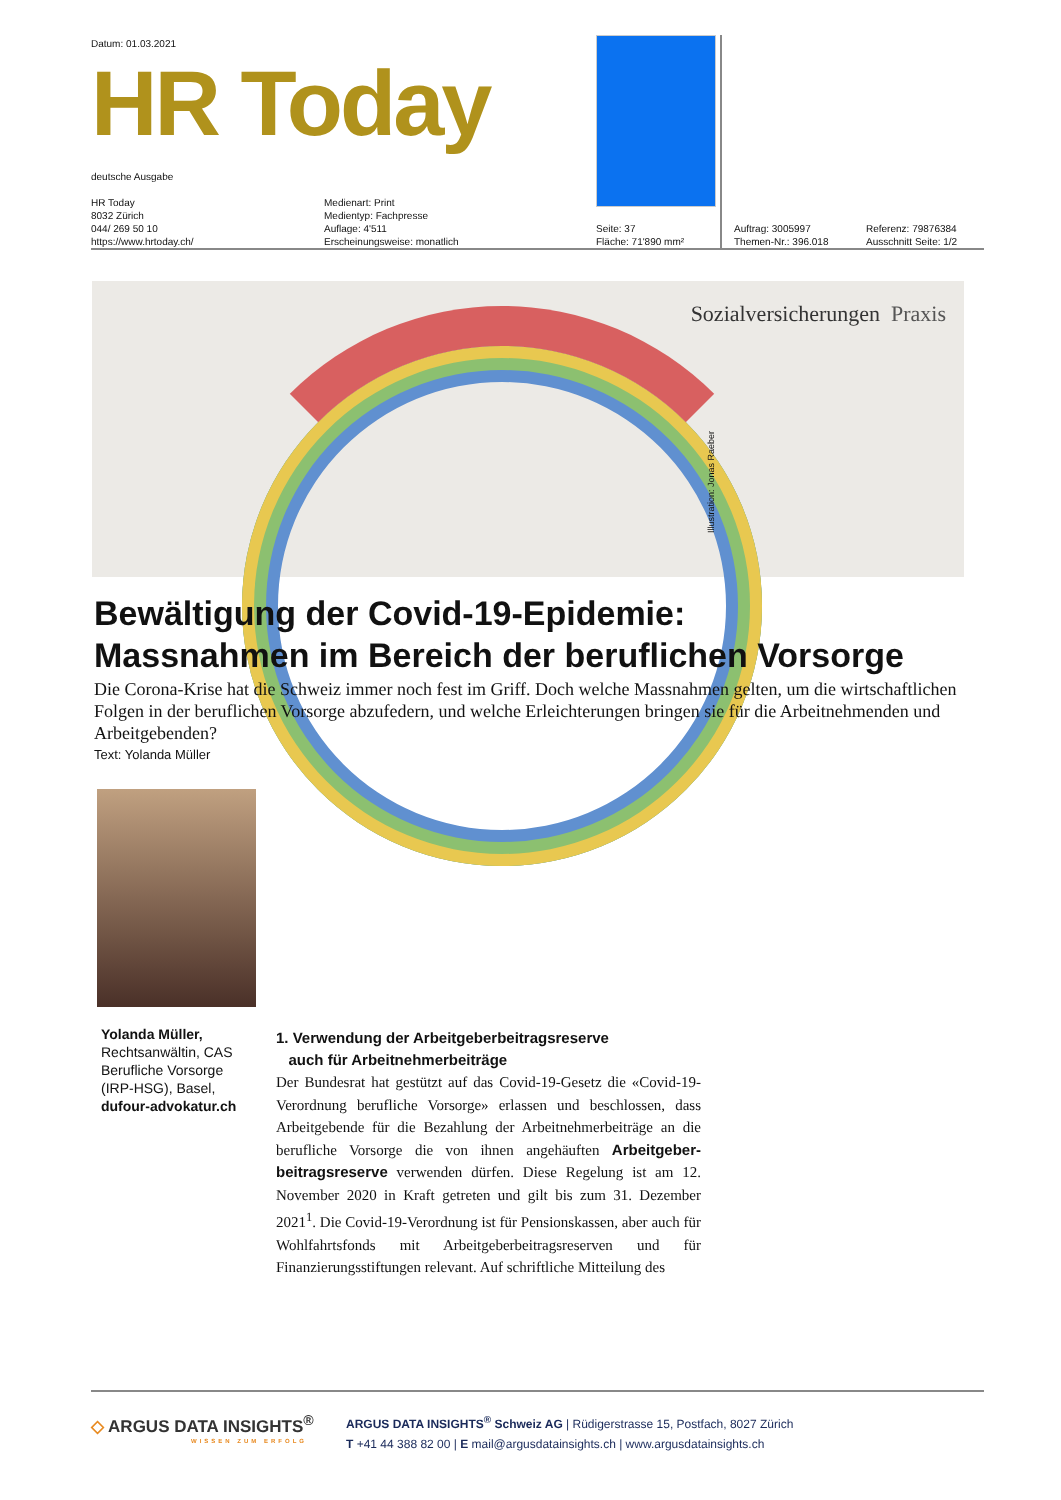Datum: 01.03.2021
HR Today
deutsche Ausgabe
HR Today
8032 Zürich
044/ 269 50 10
https://www.hrtoday.ch/
Medienart: Print
Medientyp: Fachpresse
Auflage: 4'511
Erscheinungsweise: monatlich
Seite: 37
Fläche: 71'890 mm²
Auftrag: 3005997
Themen-Nr.: 396.018
Referenz: 79876384
Ausschnitt Seite: 1/2
Sozialversicherungen Praxis
Illustration: Jonas Raeber
Bewältigung der Covid-19-Epidemie:
Massnahmen im Bereich der beruflichen Vorsorge
Die Corona-Krise hat die Schweiz immer noch fest im Griff. Doch welche Massnahmen gelten, um die wirtschaftlichen Folgen in der beruflichen Vorsorge abzufedern, und welche Erleichterungen bringen sie für die Arbeitnehmenden und Arbeitgebenden?
Text: Yolanda Müller
Yolanda Müller, Rechtsanwältin, CAS Berufliche Vorsorge (IRP-HSG), Basel, dufour-advokatur.ch
1. Verwendung der Arbeitgeberbeitragsreserve
auch für Arbeitnehmerbeiträge
Der Bundesrat hat gestützt auf das Covid-19-Gesetz die «Covid-19-Verordnung berufliche Vorsorge» erlassen und beschlossen, dass Arbeitgebende für die Bezahlung der Arbeitnehmerbeiträge an die berufliche Vorsorge die von ihnen angehäuften Arbeitgeber­beitragsreserve verwenden dürfen. Diese Regelung ist am 12. November 2020 in Kraft getreten und gilt bis zum 31. Dezember 2021<sup>1</sup>. Die Covid-19-Verordnung ist für Pensionskassen, aber auch für Wohlfahrtsfonds mit Arbeitgeberbeitragsreserven und für Finanzierungsstiftungen relevant. Auf schriftliche Mitteilung des
◇ ARGUS DATA INSIGHTS<sup>®</sup>
WISSEN ZUM ERFOLG
ARGUS DATA INSIGHTS<sup>®</sup> Schweiz AG | Rüdigerstrasse 15, Postfach, 8027 Zürich
T +41 44 388 82 00 | E mail@argusdatainsights.ch | www.argusdatainsights.ch